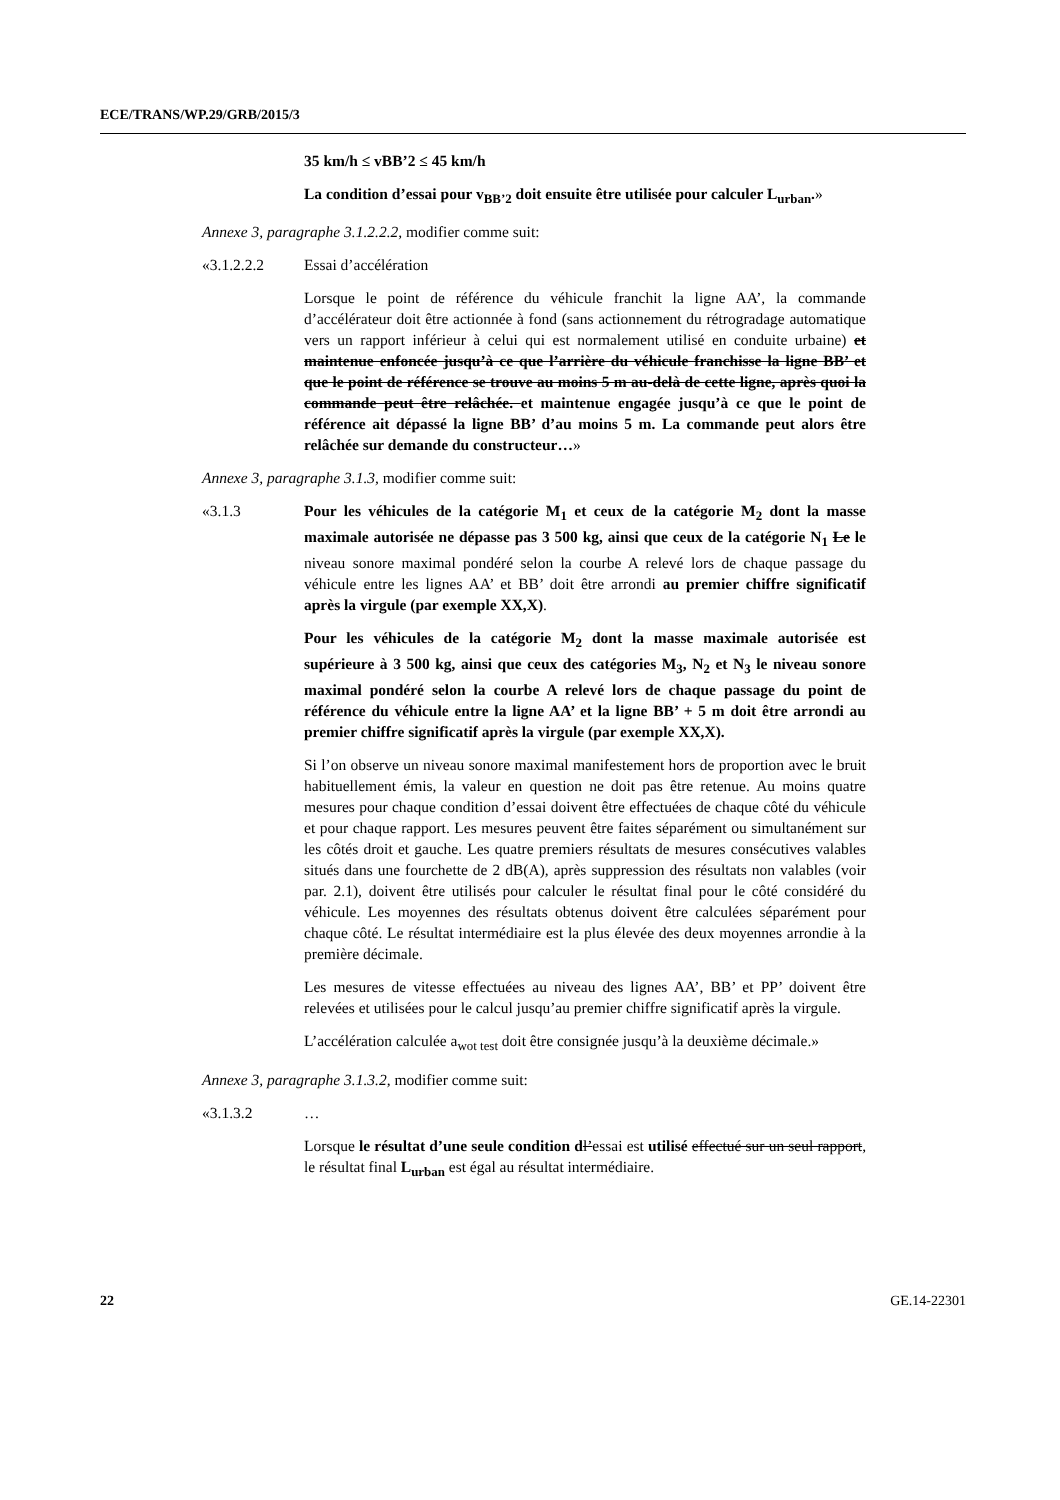ECE/TRANS/WP.29/GRB/2015/3
35 km/h ≤ vBB’2 ≤ 45 km/h
La condition d’essai pour v<sub>BB’2</sub> doit ensuite être utilisée pour calculer L<sub>urban</sub>.»
Annexe 3, paragraphe 3.1.2.2.2, modifier comme suit:
«3.1.2.2.2 Essai d’accélération
Lorsque le point de référence du véhicule franchit la ligne AA’, la commande d’accélérateur doit être actionnée à fond (sans actionnement du rétrogradage automatique vers un rapport inférieur à celui qui est normalement utilisé en conduite urbaine) et maintenue enfoncée jusqu’à ce que l’arrière du véhicule franchisse la ligne BB’ et que le point de référence se trouve au moins 5 m au-delà de cette ligne, après quoi la commande peut être relâchée. et maintenue engagée jusqu’à ce que le point de référence ait dépassé la ligne BB’ d’au moins 5 m. La commande peut alors être relâchée sur demande du constructeur…»
Annexe 3, paragraphe 3.1.3, modifier comme suit:
«3.1.3 Pour les véhicules de la catégorie M<sub>1</sub> et ceux de la catégorie M<sub>2</sub> dont la masse maximale autorisée ne dépasse pas 3 500 kg, ainsi que ceux de la catégorie N<sub>1</sub> Le le niveau sonore maximal pondéré selon la courbe A relevé lors de chaque passage du véhicule entre les lignes AA’ et BB’ doit être arrondi au premier chiffre significatif après la virgule (par exemple XX,X).
Pour les véhicules de la catégorie M<sub>2</sub> dont la masse maximale autorisée est supérieure à 3 500 kg, ainsi que ceux des catégories M<sub>3</sub>, N<sub>2</sub> et N<sub>3</sub> le niveau sonore maximal pondéré selon la courbe A relevé lors de chaque passage du point de référence du véhicule entre la ligne AA’ et la ligne BB’ + 5 m doit être arrondi au premier chiffre significatif après la virgule (par exemple XX,X).
Si l’on observe un niveau sonore maximal manifestement hors de proportion avec le bruit habituellement émis, la valeur en question ne doit pas être retenue. Au moins quatre mesures pour chaque condition d’essai doivent être effectuées de chaque côté du véhicule et pour chaque rapport. Les mesures peuvent être faites séparément ou simultanément sur les côtés droit et gauche. Les quatre premiers résultats de mesures consécutives valables situés dans une fourchette de 2 dB(A), après suppression des résultats non valables (voir par. 2.1), doivent être utilisés pour calculer le résultat final pour le côté considéré du véhicule. Les moyennes des résultats obtenus doivent être calculées séparément pour chaque côté. Le résultat intermédiaire est la plus élevée des deux moyennes arrondie à la première décimale.
Les mesures de vitesse effectuées au niveau des lignes AA’, BB’ et PP’ doivent être relevées et utilisées pour le calcul jusqu’au premier chiffre significatif après la virgule.
L’accélération calculée a<sub>wot test</sub> doit être consignée jusqu’à la deuxième décimale.»
Annexe 3, paragraphe 3.1.3.2, modifier comme suit:
«3.1.3.2 …
Lorsque le résultat d’une seule condition d l’essai est utilisé effectué sur un seul rapport, le résultat final L<sub>urban</sub> est égal au résultat intermédiaire.
22 GE.14-22301